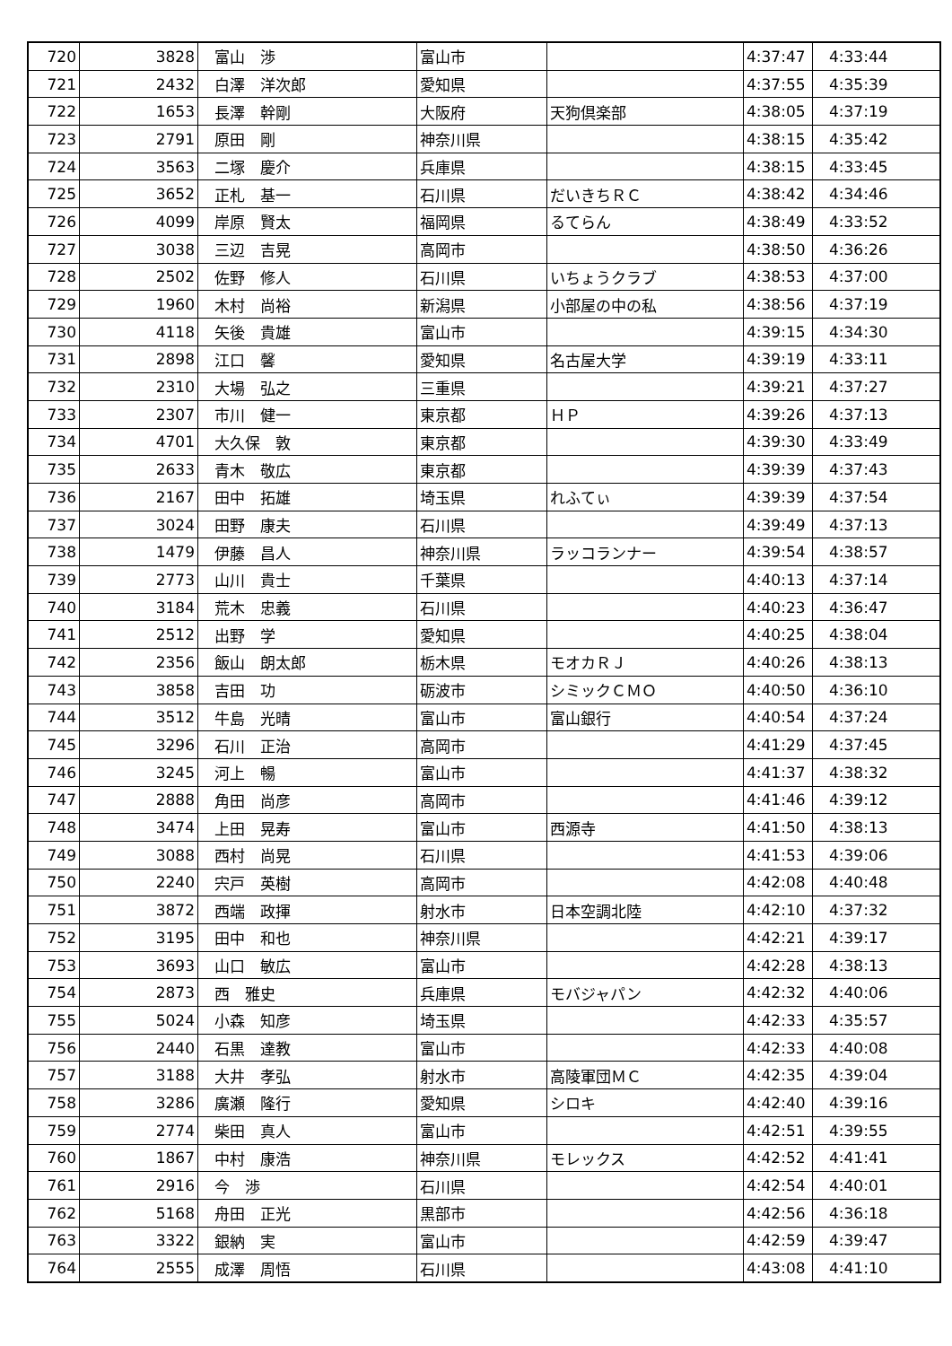| 720 | 3828 | 富山 渉 | 富山市 | | 4:37:47 | 4:33:44 |
| 721 | 2432 | 白澤 洋次郎 | 愛知県 | | 4:37:55 | 4:35:39 |
| 722 | 1653 | 長澤 幹剛 | 大阪府 | 天狗倶楽部 | 4:38:05 | 4:37:19 |
| 723 | 2791 | 原田 剛 | 神奈川県 | | 4:38:15 | 4:35:42 |
| 724 | 3563 | 二塚 慶介 | 兵庫県 | | 4:38:15 | 4:33:45 |
| 725 | 3652 | 正札 基一 | 石川県 | だいきちＲＣ | 4:38:42 | 4:34:46 |
| 726 | 4099 | 岸原 賢太 | 福岡県 | るてらん | 4:38:49 | 4:33:52 |
| 727 | 3038 | 三辺 吉晃 | 高岡市 | | 4:38:50 | 4:36:26 |
| 728 | 2502 | 佐野 修人 | 石川県 | いちょうクラブ | 4:38:53 | 4:37:00 |
| 729 | 1960 | 木村 尚裕 | 新潟県 | 小部屋の中の私 | 4:38:56 | 4:37:19 |
| 730 | 4118 | 矢後 貴雄 | 富山市 | | 4:39:15 | 4:34:30 |
| 731 | 2898 | 江口 馨 | 愛知県 | 名古屋大学 | 4:39:19 | 4:33:11 |
| 732 | 2310 | 大場 弘之 | 三重県 | | 4:39:21 | 4:37:27 |
| 733 | 2307 | 市川 健一 | 東京都 | ＨＰ | 4:39:26 | 4:37:13 |
| 734 | 4701 | 大久保 敦 | 東京都 | | 4:39:30 | 4:33:49 |
| 735 | 2633 | 青木 敬広 | 東京都 | | 4:39:39 | 4:37:43 |
| 736 | 2167 | 田中 拓雄 | 埼玉県 | れふてぃ | 4:39:39 | 4:37:54 |
| 737 | 3024 | 田野 康夫 | 石川県 | | 4:39:49 | 4:37:13 |
| 738 | 1479 | 伊藤 昌人 | 神奈川県 | ラッコランナー | 4:39:54 | 4:38:57 |
| 739 | 2773 | 山川 貴士 | 千葉県 | | 4:40:13 | 4:37:14 |
| 740 | 3184 | 荒木 忠義 | 石川県 | | 4:40:23 | 4:36:47 |
| 741 | 2512 | 出野 学 | 愛知県 | | 4:40:25 | 4:38:04 |
| 742 | 2356 | 飯山 朗太郎 | 栃木県 | モオカＲＪ | 4:40:26 | 4:38:13 |
| 743 | 3858 | 吉田 功 | 砺波市 | シミックＣＭＯ | 4:40:50 | 4:36:10 |
| 744 | 3512 | 牛島 光晴 | 富山市 | 富山銀行 | 4:40:54 | 4:37:24 |
| 745 | 3296 | 石川 正治 | 高岡市 | | 4:41:29 | 4:37:45 |
| 746 | 3245 | 河上 暢 | 富山市 | | 4:41:37 | 4:38:32 |
| 747 | 2888 | 角田 尚彦 | 高岡市 | | 4:41:46 | 4:39:12 |
| 748 | 3474 | 上田 晃寿 | 富山市 | 西源寺 | 4:41:50 | 4:38:13 |
| 749 | 3088 | 西村 尚晃 | 石川県 | | 4:41:53 | 4:39:06 |
| 750 | 2240 | 宍戸 英樹 | 高岡市 | | 4:42:08 | 4:40:48 |
| 751 | 3872 | 西端 政揮 | 射水市 | 日本空調北陸 | 4:42:10 | 4:37:32 |
| 752 | 3195 | 田中 和也 | 神奈川県 | | 4:42:21 | 4:39:17 |
| 753 | 3693 | 山口 敏広 | 富山市 | | 4:42:28 | 4:38:13 |
| 754 | 2873 | 西 雅史 | 兵庫県 | モバジャパン | 4:42:32 | 4:40:06 |
| 755 | 5024 | 小森 知彦 | 埼玉県 | | 4:42:33 | 4:35:57 |
| 756 | 2440 | 石黒 達教 | 富山市 | | 4:42:33 | 4:40:08 |
| 757 | 3188 | 大井 孝弘 | 射水市 | 高陵軍団ＭＣ | 4:42:35 | 4:39:04 |
| 758 | 3286 | 廣瀬 隆行 | 愛知県 | シロキ | 4:42:40 | 4:39:16 |
| 759 | 2774 | 柴田 真人 | 富山市 | | 4:42:51 | 4:39:55 |
| 760 | 1867 | 中村 康浩 | 神奈川県 | モレックス | 4:42:52 | 4:41:41 |
| 761 | 2916 | 今 渉 | 石川県 | | 4:42:54 | 4:40:01 |
| 762 | 5168 | 舟田 正光 | 黒部市 | | 4:42:56 | 4:36:18 |
| 763 | 3322 | 銀納 実 | 富山市 | | 4:42:59 | 4:39:47 |
| 764 | 2555 | 成澤 周悟 | 石川県 | | 4:43:08 | 4:41:10 |